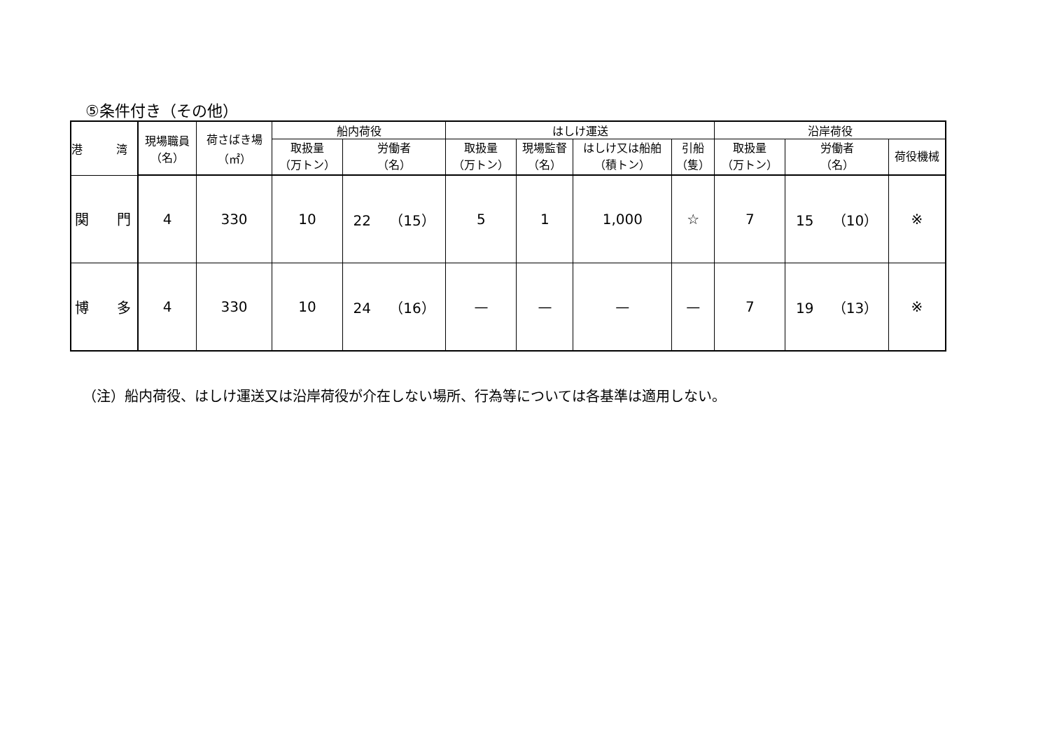⑤条件付き（その他）
| 港 湾 | 現場職員 （名） | 荷さばき場 （㎡） | 船内荷役 | | はしけ運送 | | | | 沿岸荷役 | | |
| --- | --- | --- | --- | --- | --- | --- | --- | --- | --- | --- | --- |
| | | | 取扱量 （万トン） | 労働者 （名） | 取扱量 （万トン） | 現場監督 （名） | はしけ又は船舶 （積トン） | 引船 （隻） | 取扱量 （万トン） | 労働者 （名） | 荷役機械 |
| 関 門 | 4 | 330 | 10 | 22 （15） | 5 | 1 | 1,000 | ☆ | 7 | 15 （10） | ※ |
| 博 多 | 4 | 330 | 10 | 24 （16） | — | — | — | — | 7 | 19 （13） | ※ |
（注）船内荷役、はしけ運送又は沿岸荷役が介在しない場所、行為等については各基準は適用しない。